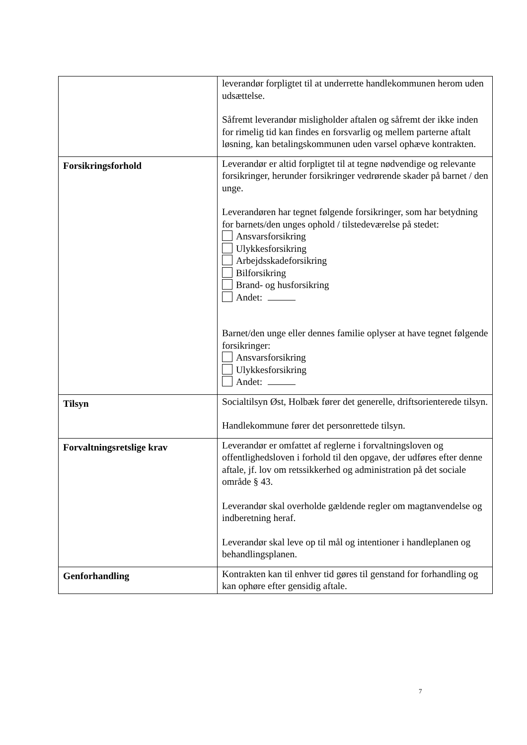| | leverandør forpligtet til at underrette handlekommunen herom uden udsættelse. Såfremt leverandør misligholder aftalen og såfremt der ikke inden for rimelig tid kan findes en forsvarlig og mellem parterne aftalt løsning, kan betalingskommunen uden varsel ophæve kontrakten. |
| Forsikringsforhold | Leverandør er altid forpligtet til at tegne nødvendige og relevante forsikringer, herunder forsikringer vedrørende skader på barnet / den unge. Leverandøren har tegnet følgende forsikringer, som har betydning for barnets/den unges ophold / tilstedeværelse på stedet: Ansvarsforsikring Ulykkesforsikring Arbejdsskadeforsikring Bilforsikring Brand- og husforsikring Andet: Barnet/den unge eller dennes familie oplyser at have tegnet følgende forsikringer: Ansvarsforsikring Ulykkesforsikring Andet: |
| Tilsyn | Socialtilsyn Øst, Holbæk fører det generelle, driftsorienterede tilsyn. Handlekommune fører det personrettede tilsyn. |
| Forvaltningsretslige krav | Leverandør er omfattet af reglerne i forvaltningsloven og offentlighedsloven i forhold til den opgave, der udføres efter denne aftale, jf. lov om retssikkerhed og administration på det sociale område § 43. Leverandør skal overholde gældende regler om magtanvendelse og indberetning heraf. Leverandør skal leve op til mål og intentioner i handleplanen og behandlingsplanen. |
| Genforhandling | Kontrakten kan til enhver tid gøres til genstand for forhandling og kan ophøre efter gensidig aftale. |
7